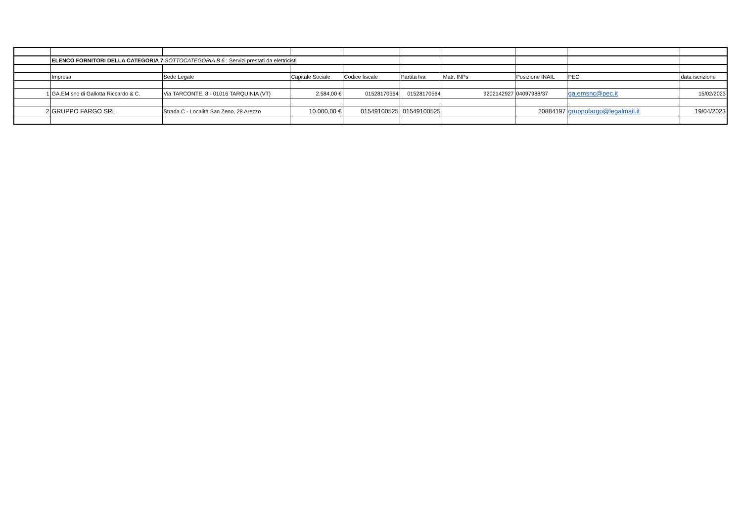| | ELENCO FORNITORI DELLA CATEGORIA 7 SOTTOCATEGORIA B 6 : Servizi prestati da elettricisti | | | | | | | | |
| | Impresa | Sede Legale | Capitale Sociale | Codice fiscale | Partita Iva | Matr. INPs | Posizione INAIL | PEC | data iscrizione |
| 1 | GA.EM snc di Gallotta Riccardo & C. | Via TARCONTE, 8 - 01016 TARQUINIA (VT) | 2.584,00 € | 01528170564 | 01528170564 | 9202142927 | 04097988/37 | ga.emsnc@pec.it | 15/02/2023 |
| 2 | GRUPPO FARGO SRL | Strada C - Località San Zeno, 28 Arezzo | 10.000,00 € | 01549100525 | 01549100525 | | 20884197 | gruppofargo@legalmail.it | 19/04/2023 |